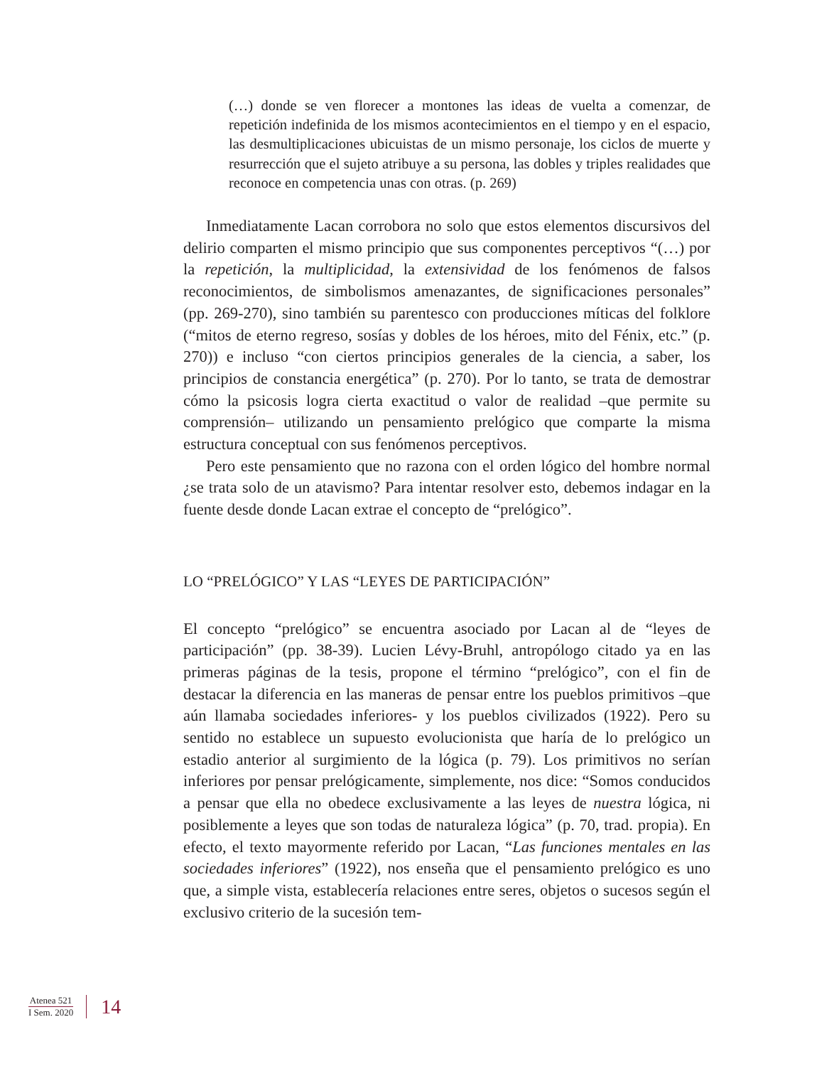(…) donde se ven florecer a montones las ideas de vuelta a comenzar, de repetición indefinida de los mismos acontecimientos en el tiempo y en el espacio, las desmultiplicaciones ubicuistas de un mismo personaje, los ciclos de muerte y resurrección que el sujeto atribuye a su persona, las dobles y triples realidades que reconoce en competencia unas con otras. (p. 269)
Inmediatamente Lacan corrobora no solo que estos elementos discursivos del delirio comparten el mismo principio que sus componentes perceptivos “(…) por la repetición, la multiplicidad, la extensividad de los fenómenos de falsos reconocimientos, de simbolismos amenazantes, de significaciones personales” (pp. 269-270), sino también su parentesco con producciones míticas del folklore (“mitos de eterno regreso, sosías y dobles de los héroes, mito del Fénix, etc.” (p. 270)) e incluso “con ciertos principios generales de la ciencia, a saber, los principios de constancia energética” (p. 270). Por lo tanto, se trata de demostrar cómo la psicosis logra cierta exactitud o valor de realidad –que permite su comprensión– utilizando un pensamiento prelógico que comparte la misma estructura conceptual con sus fenómenos perceptivos.
Pero este pensamiento que no razona con el orden lógico del hombre normal ¿se trata solo de un atavismo? Para intentar resolver esto, debemos indagar en la fuente desde donde Lacan extrae el concepto de “prelógico”.
LO “PRELÓGICO” Y LAS “LEYES DE PARTICIPACIÓN”
El concepto “prelógico” se encuentra asociado por Lacan al de “leyes de participación” (pp. 38-39). Lucien Lévy-Bruhl, antropólogo citado ya en las primeras páginas de la tesis, propone el término “prelógico”, con el fin de destacar la diferencia en las maneras de pensar entre los pueblos primitivos –que aún llamaba sociedades inferiores- y los pueblos civilizados (1922). Pero su sentido no establece un supuesto evolucionista que haría de lo prelógico un estadio anterior al surgimiento de la lógica (p. 79). Los primitivos no serían inferiores por pensar prelógicamente, simplemente, nos dice: “Somos conducidos a pensar que ella no obedece exclusivamente a las leyes de nuestra lógica, ni posiblemente a leyes que son todas de naturaleza lógica” (p. 70, trad. propia). En efecto, el texto mayormente referido por Lacan, “Las funciones mentales en las sociedades inferiores” (1922), nos enseña que el pensamiento prelógico es uno que, a simple vista, establecería relaciones entre seres, objetos o sucesos según el exclusivo criterio de la sucesión tem-
Atenea 521
I Sem. 2020
14